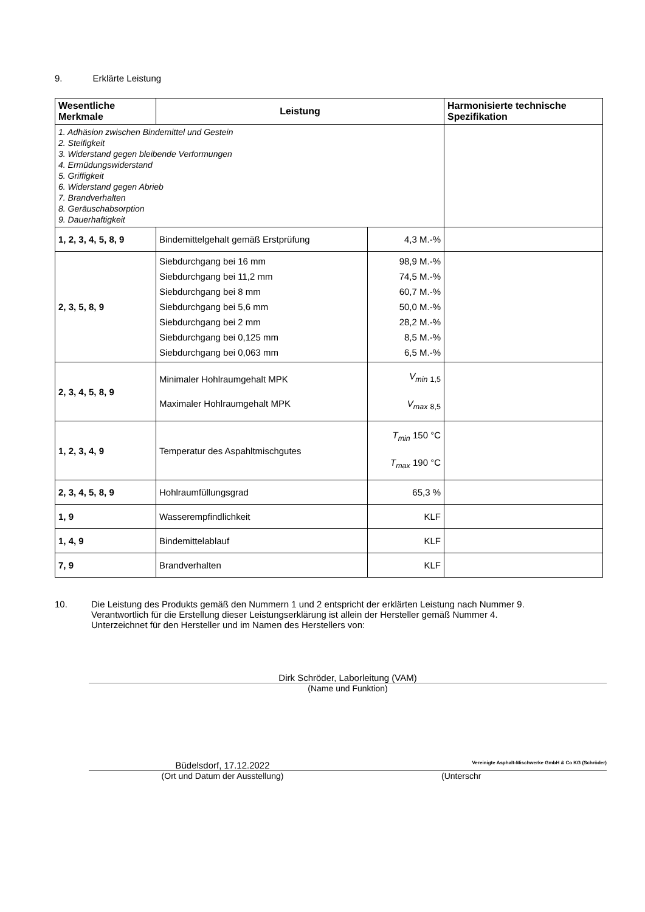9. Erklärte Leistung
| Wesentliche Merkmale | Leistung | | Harmonisierte technische Spezifikation |
| 1. Adhäsion zwischen Bindemittel und Gestein 2. Steifigkeit 3. Widerstand gegen bleibende Verformungen 4. Ermüdungswiderstand 5. Griffigkeit 6. Widerstand gegen Abrieb 7. Brandverhalten 8. Geräuschabsorption 9. Dauerhaftigkeit | | | |
| 1, 2, 3, 4, 5, 8, 9 | Bindemittelgehalt gemäß Erstprüfung | 4,3 M.-% | |
| 2, 3, 5, 8, 9 | Siebdurchgang bei 16 mm Siebdurchgang bei 11,2 mm Siebdurchgang bei 8 mm Siebdurchgang bei 5,6 mm Siebdurchgang bei 2 mm Siebdurchgang bei 0,125 mm Siebdurchgang bei 0,063 mm | 98,9 M.-% 74,5 M.-% 60,7 M.-% 50,0 M.-% 28,2 M.-% 8,5 M.-% 6,5 M.-% | |
| 2, 3, 4, 5, 8, 9 | Minimaler Hohlraumgehalt MPK Maximaler Hohlraumgehalt MPK | V<sub>min</sub> <sub>1,5</sub> V<sub>max</sub> <sub>8,5</sub> | |
| 1, 2, 3, 4, 9 | Temperatur des Aspahltmischgutes | T<sub>min</sub> 150 °C T<sub>max</sub> 190 °C | |
| 2, 3, 4, 5, 8, 9 | Hohlraumfüllungsgrad | 65,3 % | |
| 1, 9 | Wasserempfindlichkeit | KLF | |
| 1, 4, 9 | Bindemittelablauf | KLF | |
| 7, 9 | Brandverhalten | KLF | |
10. Die Leistung des Produkts gemäß den Nummern 1 und 2 entspricht der erklärten Leistung nach Nummer 9.
Verantwortlich für die Erstellung dieser Leistungserklärung ist allein der Hersteller gemäß Nummer 4.
Unterzeichnet für den Hersteller und im Namen des Herstellers von:
Dirk Schröder, Laborleitung (VAM)
(Name und Funktion)
Büdelsdorf, 17.12.2022
Vereinigte Asphalt-Mischwerke GmbH & Co KG (Schröder)
(Ort und Datum der Ausstellung) (Unterschr